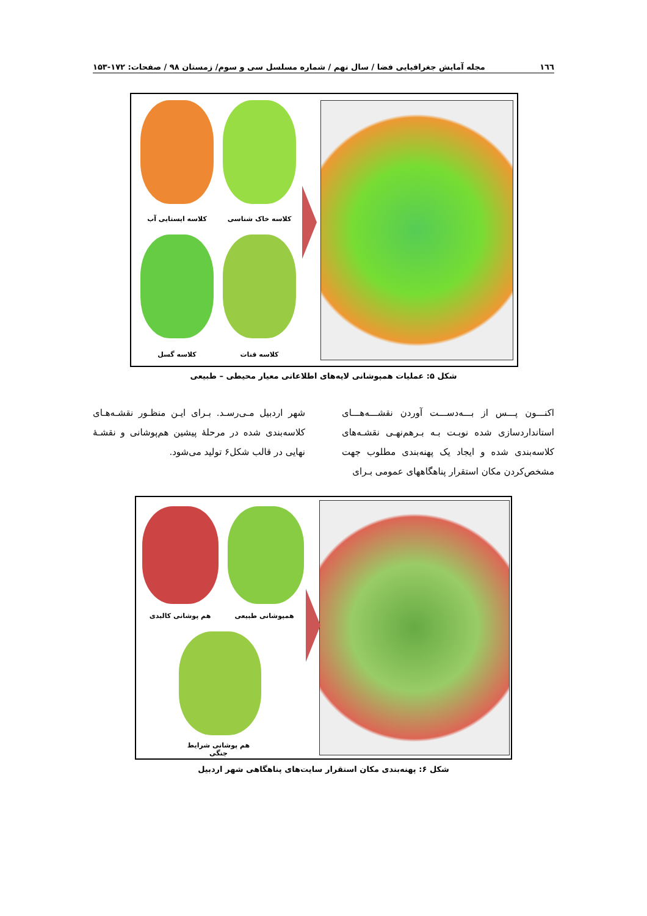١٦٦ مجله آمایش جغرافیایی فضا / سال نهم / شماره مسلسل سی و سوم/ زمستان ۹۸ / صفحات: ۱۷۲-۱۵۳
کلاسه ایستایی آب کلاسه خاک شناسی
کلاسه گسل کلاسه قنات
شکل ۵: عملیات همپوشانی لایه‌های اطلاعاتی معیار محیطی – طبیعی
اکنـــون پـــس از بـــه‌دســـت آوردن نقشـــه‌هـــای استانداردسازی شده نوبـت بـه بـرهم‌نهـی نقشـه‌های کلاسه‌بندی شده و ایجاد یک پهنه‌بندی مطلوب جهت مشخص‌کردن مکان استقرار پناهگاههای عمومی بـرای
شهر اردبیل مـی‌رسـد. بـرای ایـن منظـور نقشـه‌هـای کلاسه‌بندی شده در مرحلهٔ پیشین هم‌پوشانی و نقشـهٔ نهایی در قالب شکل۶ تولید می‌شود.
هم پوشانی کالبدی همپوشانی طبیعی
هم پوشانی شرایط جنگی
شکل ۶: پهنه‌بندی مکان استقرار سایت‌های پناهگاهی شهر اردبیل